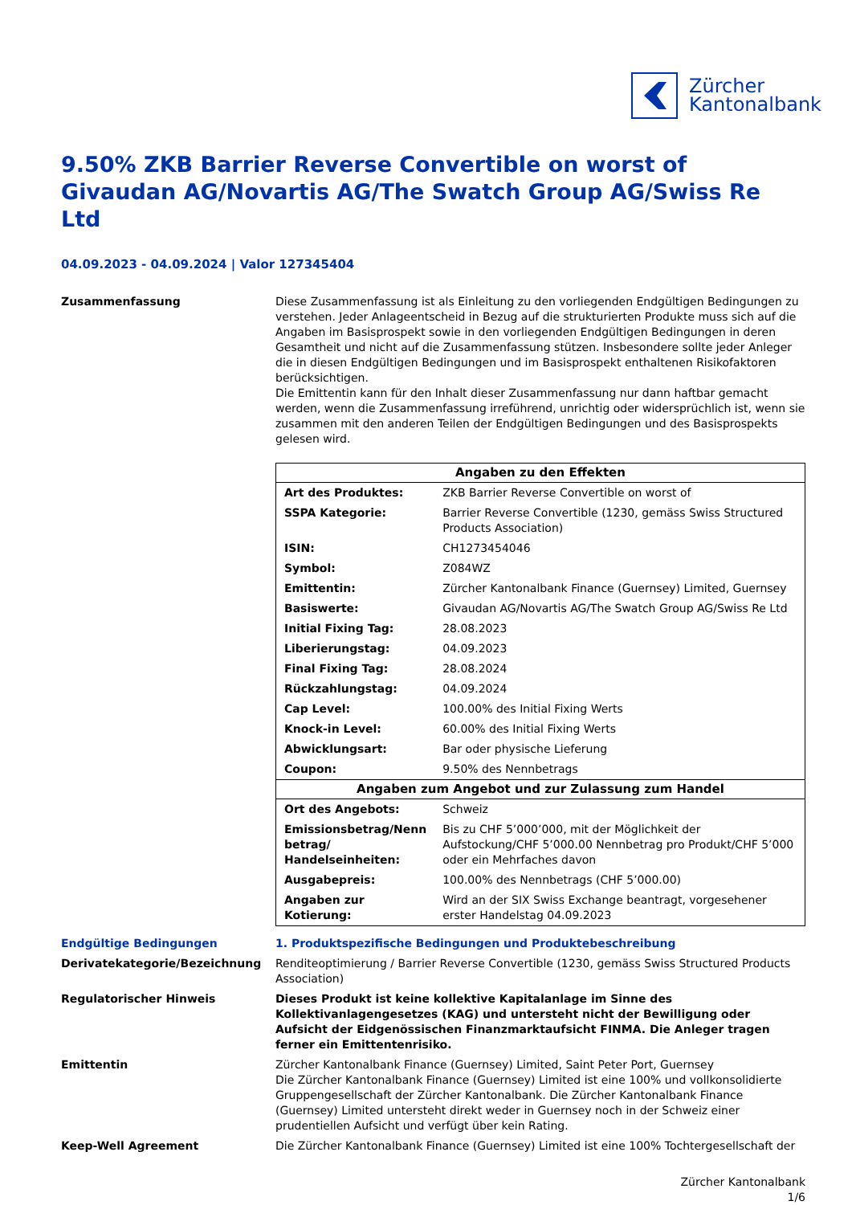Zürcher
Kantonalbank
9.50% ZKB Barrier Reverse Convertible on worst of Givaudan AG/Novartis AG/The Swatch Group AG/Swiss Re Ltd
04.09.2023 - 04.09.2024 | Valor 127345404
Zusammenfassung Diese Zusammenfassung ist als Einleitung zu den vorliegenden Endgültigen Bedingungen zu verstehen. Jeder Anlageentscheid in Bezug auf die strukturierten Produkte muss sich auf die Angaben im Basisprospekt sowie in den vorliegenden Endgültigen Bedingungen in deren Gesamtheit und nicht auf die Zusammenfassung stützen. Insbesondere sollte jeder Anleger die in diesen Endgültigen Bedingungen und im Basisprospekt enthaltenen Risikofaktoren berücksichtigen.
Die Emittentin kann für den Inhalt dieser Zusammenfassung nur dann haftbar gemacht werden, wenn die Zusammenfassung irreführend, unrichtig oder widersprüchlich ist, wenn sie zusammen mit den anderen Teilen der Endgültigen Bedingungen und des Basisprospekts gelesen wird.
| Angaben zu den Effekten | |
| --- | --- |
| Art des Produktes: | ZKB Barrier Reverse Convertible on worst of |
| SSPA Kategorie: | Barrier Reverse Convertible (1230, gemäss Swiss Structured Products Association) |
| ISIN: | CH1273454046 |
| Symbol: | Z084WZ |
| Emittentin: | Zürcher Kantonalbank Finance (Guernsey) Limited, Guernsey |
| Basiswerte: | Givaudan AG/Novartis AG/The Swatch Group AG/Swiss Re Ltd |
| Initial Fixing Tag: | 28.08.2023 |
| Liberierungstag: | 04.09.2023 |
| Final Fixing Tag: | 28.08.2024 |
| Rückzahlungstag: | 04.09.2024 |
| Cap Level: | 100.00% des Initial Fixing Werts |
| Knock-in Level: | 60.00% des Initial Fixing Werts |
| Abwicklungsart: | Bar oder physische Lieferung |
| Coupon: | 9.50% des Nennbetrags |
| Angaben zum Angebot und zur Zulassung zum Handel | |
| Ort des Angebots: | Schweiz |
| Emissionsbetrag/Nenn betrag/ Handelseinheiten: | Bis zu CHF 5’000’000, mit der Möglichkeit der Aufstockung/CHF 5’000.00 Nennbetrag pro Produkt/CHF 5’000 oder ein Mehrfaches davon |
| Ausgabepreis: | 100.00% des Nennbetrags (CHF 5’000.00) |
| Angaben zur Kotierung: | Wird an der SIX Swiss Exchange beantragt, vorgesehener erster Handelstag 04.09.2023 |
Endgültige Bedingungen 1. Produktspezifische Bedingungen und Produktebeschreibung
Derivatekategorie/Bezeichnung Renditeoptimierung / Barrier Reverse Convertible (1230, gemäss Swiss Structured Products Association)
Regulatorischer Hinweis Dieses Produkt ist keine kollektive Kapitalanlage im Sinne des Kollektivanlagengesetzes (KAG) und untersteht nicht der Bewilligung oder Aufsicht der Eidgenössischen Finanzmarktaufsicht FINMA. Die Anleger tragen ferner ein Emittentenrisiko.
Emittentin Zürcher Kantonalbank Finance (Guernsey) Limited, Saint Peter Port, Guernsey
Die Zürcher Kantonalbank Finance (Guernsey) Limited ist eine 100% und vollkonsolidierte Gruppengesellschaft der Zürcher Kantonalbank. Die Zürcher Kantonalbank Finance (Guernsey) Limited untersteht direkt weder in Guernsey noch in der Schweiz einer prudentiellen Aufsicht und verfügt über kein Rating.
Keep-Well Agreement Die Zürcher Kantonalbank Finance (Guernsey) Limited ist eine 100% Tochtergesellschaft der
Zürcher Kantonalbank
1/6